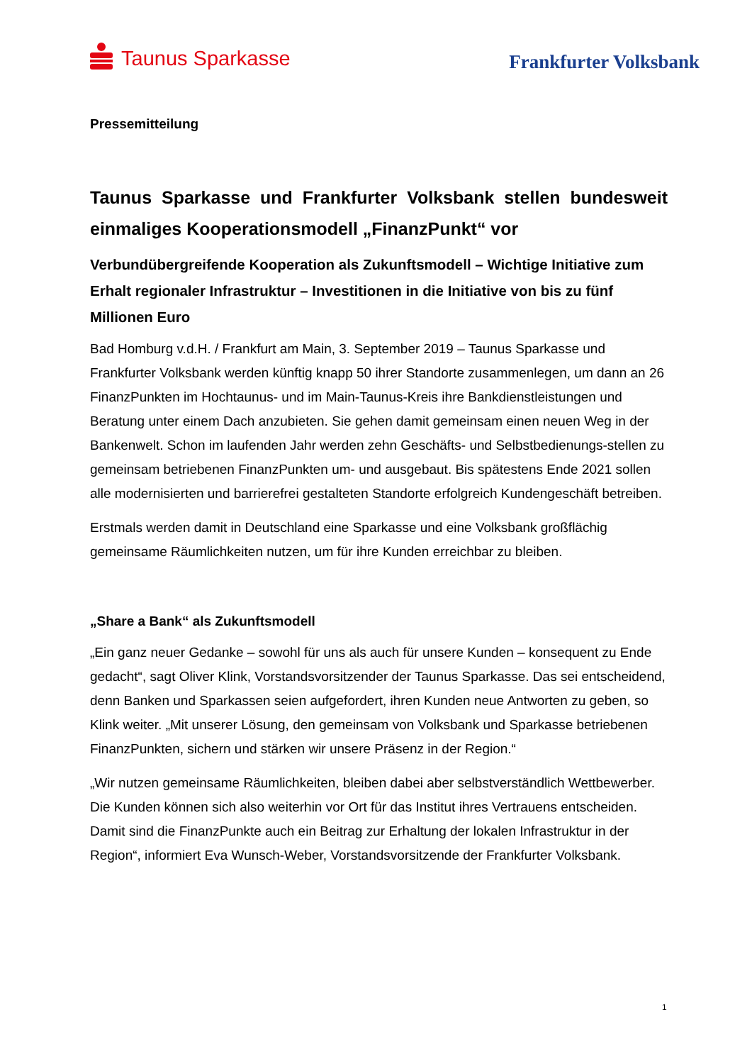Taunus Sparkasse
Frankfurter Volksbank
Pressemitteilung
Taunus Sparkasse und Frankfurter Volksbank stellen bundesweit einmaliges Kooperationsmodell „FinanzPunkt“ vor
Verbundübergreifende Kooperation als Zukunftsmodell – Wichtige Initiative zum Erhalt regionaler Infrastruktur – Investitionen in die Initiative von bis zu fünf Millionen Euro
Bad Homburg v.d.H. / Frankfurt am Main, 3. September 2019 – Taunus Sparkasse und Frankfurter Volksbank werden künftig knapp 50 ihrer Standorte zusammenlegen, um dann an 26 FinanzPunkten im Hochtaunus- und im Main-Taunus-Kreis ihre Bankdienstleistungen und Beratung unter einem Dach anzubieten. Sie gehen damit gemeinsam einen neuen Weg in der Bankenwelt. Schon im laufenden Jahr werden zehn Geschäfts- und Selbstbedienungs-stellen zu gemeinsam betriebenen FinanzPunkten um- und ausgebaut. Bis spätestens Ende 2021 sollen alle modernisierten und barrierefrei gestalteten Standorte erfolgreich Kundengeschäft betreiben.
Erstmals werden damit in Deutschland eine Sparkasse und eine Volksbank großflächig gemeinsame Räumlichkeiten nutzen, um für ihre Kunden erreichbar zu bleiben.
„Share a Bank“ als Zukunftsmodell
„Ein ganz neuer Gedanke – sowohl für uns als auch für unsere Kunden – konsequent zu Ende gedacht“, sagt Oliver Klink, Vorstandsvorsitzender der Taunus Sparkasse. Das sei entscheidend, denn Banken und Sparkassen seien aufgefordert, ihren Kunden neue Antworten zu geben, so Klink weiter. „Mit unserer Lösung, den gemeinsam von Volksbank und Sparkasse betriebenen FinanzPunkten, sichern und stärken wir unsere Präsenz in der Region.“
„Wir nutzen gemeinsame Räumlichkeiten, bleiben dabei aber selbstverständlich Wettbewerber. Die Kunden können sich also weiterhin vor Ort für das Institut ihres Vertrauens entscheiden. Damit sind die FinanzPunkte auch ein Beitrag zur Erhaltung der lokalen Infrastruktur in der Region“, informiert Eva Wunsch-Weber, Vorstandsvorsitzende der Frankfurter Volksbank.
1